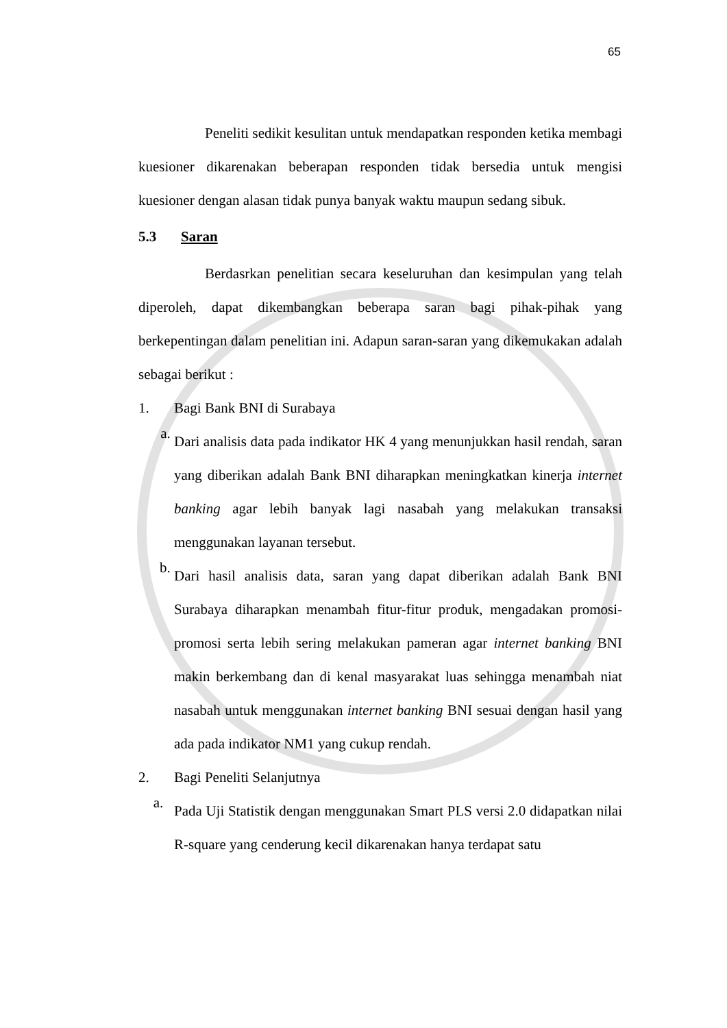65
Peneliti sedikit kesulitan untuk mendapatkan responden ketika membagi kuesioner dikarenakan beberapan responden tidak bersedia untuk mengisi kuesioner dengan alasan tidak punya banyak waktu maupun sedang sibuk.
5.3 Saran
Berdasrkan penelitian secara keseluruhan dan kesimpulan yang telah diperoleh, dapat dikembangkan beberapa saran bagi pihak-pihak yang berkepentingan dalam penelitian ini. Adapun saran-saran yang dikemukakan adalah sebagai berikut :
1. Bagi Bank BNI di Surabaya
a.
Dari analisis data pada indikator HK 4 yang menunjukkan hasil rendah, saran yang diberikan adalah Bank BNI diharapkan meningkatkan kinerja internet banking agar lebih banyak lagi nasabah yang melakukan transaksi menggunakan layanan tersebut.
b.
Dari hasil analisis data, saran yang dapat diberikan adalah Bank BNI Surabaya diharapkan menambah fitur-fitur produk, mengadakan promosi-promosi serta lebih sering melakukan pameran agar internet banking BNI makin berkembang dan di kenal masyarakat luas sehingga menambah niat nasabah untuk menggunakan internet banking BNI sesuai dengan hasil yang ada pada indikator NM1 yang cukup rendah.
2. Bagi Peneliti Selanjutnya
a.
Pada Uji Statistik dengan menggunakan Smart PLS versi 2.0 didapatkan nilai R-square yang cenderung kecil dikarenakan hanya terdapat satu